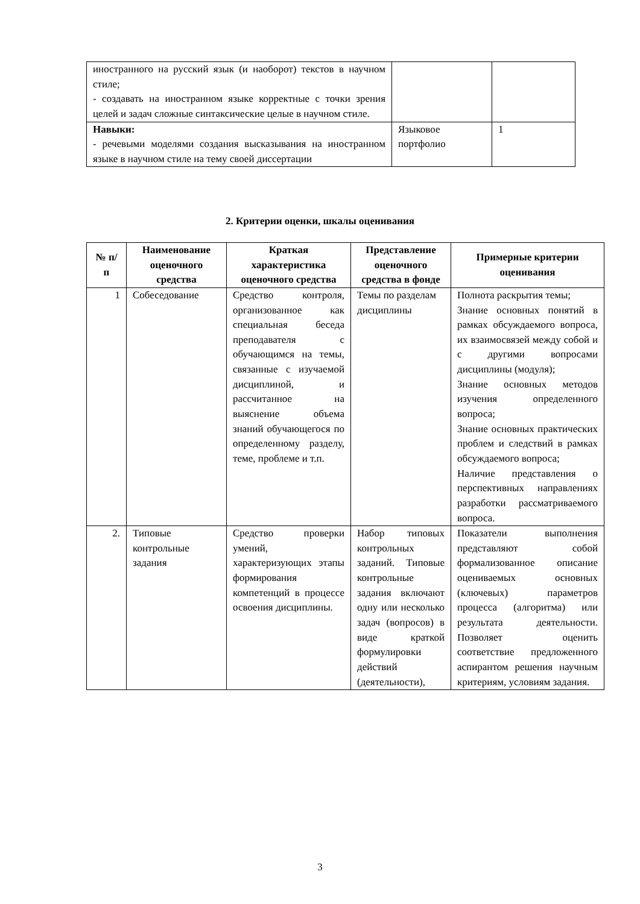| иностранного на русский язык (и наоборот) текстов в научном стиле; - создавать на иностранном языке корректные с точки зрения целей и задач сложные синтаксические целые в научном стиле. | | |
| Навыки: - речевыми моделями создания высказывания на иностранном языке в научном стиле на тему своей диссертации | Языковое портфолио | 1 |
2. Критерии оценки, шкалы оценивания
| № п/п | Наименование оценочного средства | Краткая характеристика оценочного средства | Представление оценочного средства в фонде | Примерные критерии оценивания |
| --- | --- | --- | --- | --- |
| 1 | Собеседование | Средство контроля, организованное как специальная беседа преподавателя с обучающимся на темы, связанные с изучаемой дисциплиной, и рассчитанное на выяснение объема знаний обучающегося по определенному разделу, теме, проблеме и т.п. | Темы по разделам дисциплины | Полнота раскрытия темы; Знание основных понятий в рамках обсуждаемого вопроса, их взаимосвязей между собой и с другими вопросами дисциплины (модуля); Знание основных методов изучения определенного вопроса; Знание основных практических проблем и следствий в рамках обсуждаемого вопроса; Наличие представления о перспективных направлениях разработки рассматриваемого вопроса. |
| 2. | Типовые контрольные задания | Средство проверки умений, характеризующих этапы формирования компетенций в процессе освоения дисциплины. | Набор типовых контрольных заданий. Типовые контрольные задания включают одну или несколько задач (вопросов) в виде краткой формулировки действий (деятельности), | Показатели выполнения представляют собой формализованное описание оцениваемых основных (ключевых) параметров процесса (алгоритма) или результата деятельности. Позволяет оценить соответствие предложенного аспирантом решения научным критериям, условиям задания. |
3